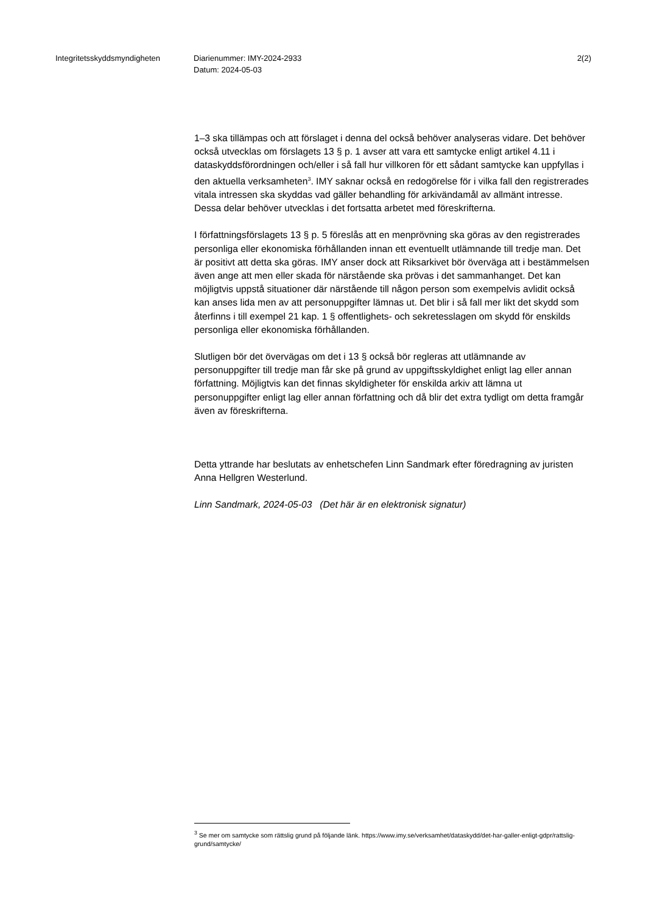Integritetsskyddsmyndigheten Diarienummer: IMY-2024-2933
Datum: 2024-05-03
2(2)
1–3 ska tillämpas och att förslaget i denna del också behöver analyseras vidare. Det behöver också utvecklas om förslagets 13 § p. 1 avser att vara ett samtycke enligt artikel 4.11 i dataskyddsförordningen och/eller i så fall hur villkoren för ett sådant samtycke kan uppfyllas i den aktuella verksamheten<sup>3</sup>. IMY saknar också en redogörelse för i vilka fall den registrerades vitala intressen ska skyddas vad gäller behandling för arkivändamål av allmänt intresse. Dessa delar behöver utvecklas i det fortsatta arbetet med föreskrifterna.
I författningsförslagets 13 § p. 5 föreslås att en menprövning ska göras av den registrerades personliga eller ekonomiska förhållanden innan ett eventuellt utlämnande till tredje man. Det är positivt att detta ska göras. IMY anser dock att Riksarkivet bör överväga att i bestämmelsen även ange att men eller skada för närstående ska prövas i det sammanhanget. Det kan möjligtvis uppstå situationer där närstående till någon person som exempelvis avlidit också kan anses lida men av att personuppgifter lämnas ut. Det blir i så fall mer likt det skydd som återfinns i till exempel 21 kap. 1 § offentlighets- och sekretesslagen om skydd för enskilds personliga eller ekonomiska förhållanden.
Slutligen bör det övervägas om det i 13 § också bör regleras att utlämnande av personuppgifter till tredje man får ske på grund av uppgiftsskyldighet enligt lag eller annan författning. Möjligtvis kan det finnas skyldigheter för enskilda arkiv att lämna ut personuppgifter enligt lag eller annan författning och då blir det extra tydligt om detta framgår även av föreskrifterna.
Detta yttrande har beslutats av enhetschefen Linn Sandmark efter föredragning av juristen Anna Hellgren Westerlund.
Linn Sandmark, 2024-05-03 (Det här är en elektronisk signatur)
<sup>3</sup> Se mer om samtycke som rättslig grund på följande länk. https://www.imy.se/verksamhet/dataskydd/det-har-galler-enligt-gdpr/rattslig-grund/samtycke/